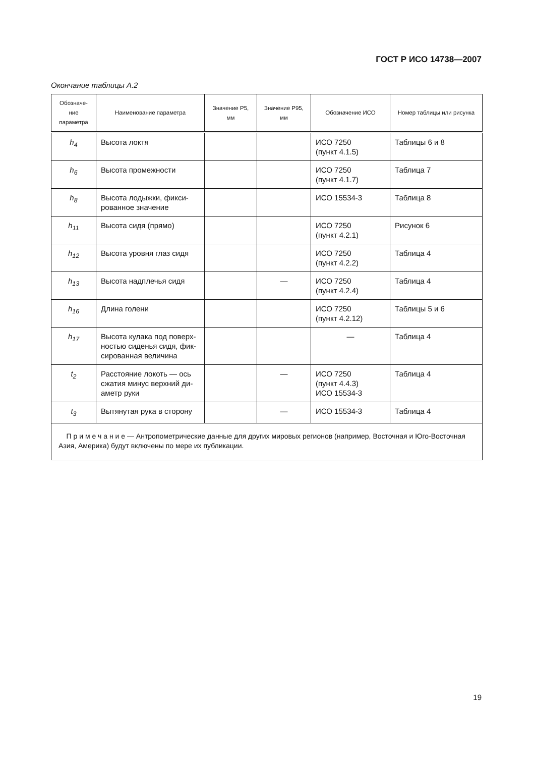ГОСТ Р ИСО 14738—2007
Окончание таблицы А.2
| Обозначе-ние параметра | Наименование параметра | Значение P5, мм | Значение P95, мм | Обозначение ИСО | Номер таблицы или рисунка |
| --- | --- | --- | --- | --- | --- |
| h<sub>4</sub> | Высота локтя | | | ИСО 7250 (пункт 4.1.5) | Таблицы 6 и 8 |
| h<sub>6</sub> | Высота промежности | | | ИСО 7250 (пункт 4.1.7) | Таблица 7 |
| h<sub>8</sub> | Высота лодыжки, фикси-рованное значение | | | ИСО 15534-3 | Таблица 8 |
| h<sub>11</sub> | Высота сидя (прямо) | | | ИСО 7250 (пункт 4.2.1) | Рисунок 6 |
| h<sub>12</sub> | Высота уровня глаз сидя | | | ИСО 7250 (пункт 4.2.2) | Таблица 4 |
| h<sub>13</sub> | Высота надплечья сидя | | — | ИСО 7250 (пункт 4.2.4) | Таблица 4 |
| h<sub>16</sub> | Длина голени | | | ИСО 7250 (пункт 4.2.12) | Таблицы 5 и 6 |
| h<sub>17</sub> | Высота кулака под поверх-ностью сиденья сидя, фик-сированная величина | | | — | Таблица 4 |
| t<sub>2</sub> | Расстояние локоть — ось сжатия минус верхний ди-аметр руки | | — | ИСО 7250 (пункт 4.4.3) ИСО 15534-3 | Таблица 4 |
| t<sub>3</sub> | Вытянутая рука в сторону | | — | ИСО 15534-3 | Таблица 4 |
| П р и м е ч а н и е — Антропометрические данные для других мировых регионов (например, Восточная и Юго-Восточная Азия, Америка) будут включены по мере их публикации. | | | | | |
19